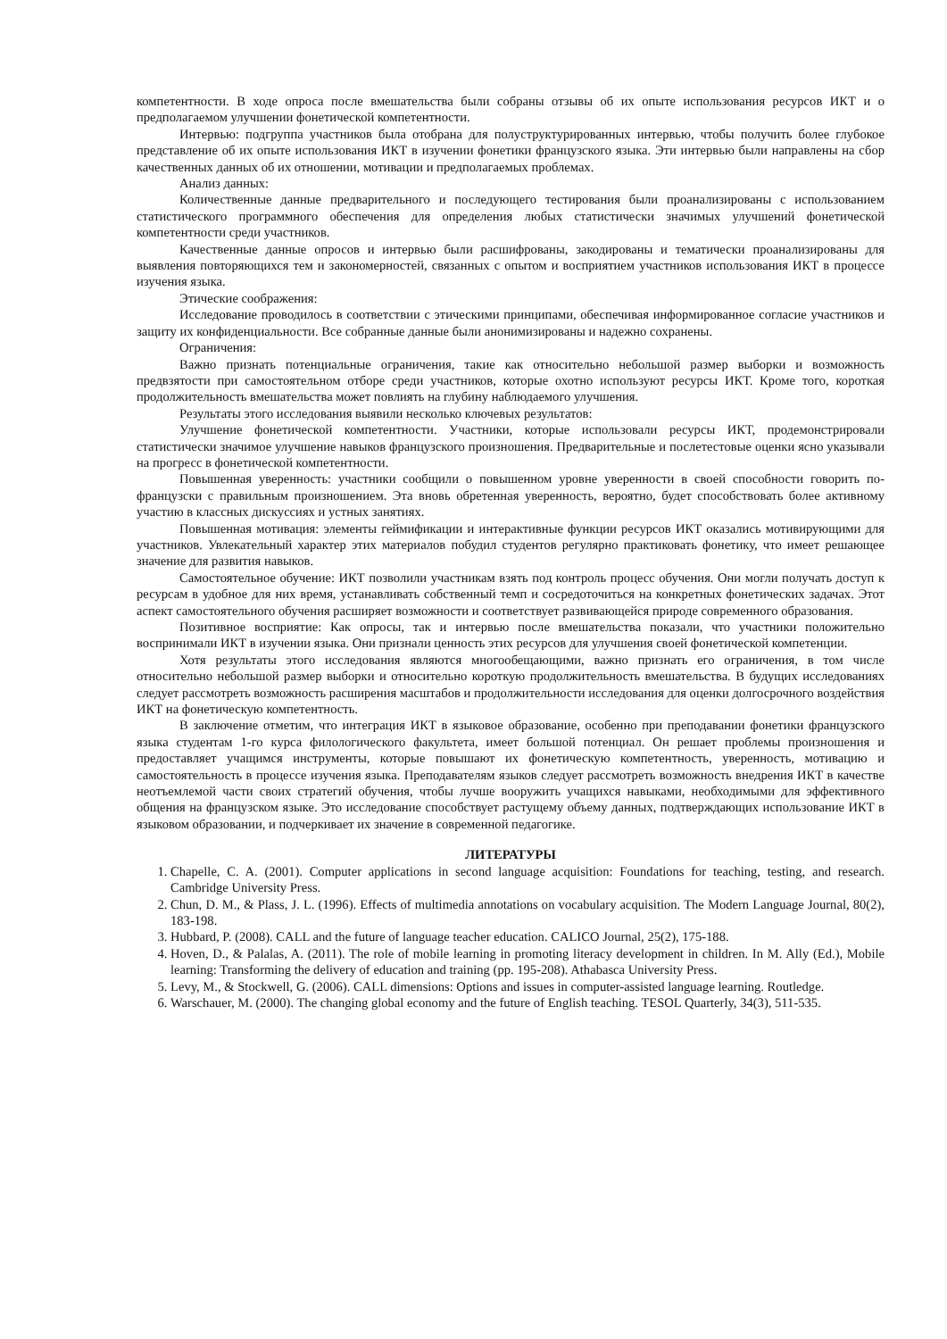компетентности. В ходе опроса после вмешательства были собраны отзывы об их опыте использования ресурсов ИКТ и о предполагаемом улучшении фонетической компетентности.
Интервью: подгруппа участников была отобрана для полуструктурированных интервью, чтобы получить более глубокое представление об их опыте использования ИКТ в изучении фонетики французского языка. Эти интервью были направлены на сбор качественных данных об их отношении, мотивации и предполагаемых проблемах.
Анализ данных:
Количественные данные предварительного и последующего тестирования были проанализированы с использованием статистического программного обеспечения для определения любых статистически значимых улучшений фонетической компетентности среди участников.
Качественные данные опросов и интервью были расшифрованы, закодированы и тематически проанализированы для выявления повторяющихся тем и закономерностей, связанных с опытом и восприятием участников использования ИКТ в процессе изучения языка.
Этические соображения:
Исследование проводилось в соответствии с этическими принципами, обеспечивая информированное согласие участников и защиту их конфиденциальности. Все собранные данные были анонимизированы и надежно сохранены.
Ограничения:
Важно признать потенциальные ограничения, такие как относительно небольшой размер выборки и возможность предвзятости при самостоятельном отборе среди участников, которые охотно используют ресурсы ИКТ. Кроме того, короткая продолжительность вмешательства может повлиять на глубину наблюдаемого улучшения.
Результаты этого исследования выявили несколько ключевых результатов:
Улучшение фонетической компетентности. Участники, которые использовали ресурсы ИКТ, продемонстрировали статистически значимое улучшение навыков французского произношения. Предварительные и послетестовые оценки ясно указывали на прогресс в фонетической компетентности.
Повышенная уверенность: участники сообщили о повышенном уровне уверенности в своей способности говорить по-французски с правильным произношением. Эта вновь обретенная уверенность, вероятно, будет способствовать более активному участию в классных дискуссиях и устных занятиях.
Повышенная мотивация: элементы геймификации и интерактивные функции ресурсов ИКТ оказались мотивирующими для участников. Увлекательный характер этих материалов побудил студентов регулярно практиковать фонетику, что имеет решающее значение для развития навыков.
Самостоятельное обучение: ИКТ позволили участникам взять под контроль процесс обучения. Они могли получать доступ к ресурсам в удобное для них время, устанавливать собственный темп и сосредоточиться на конкретных фонетических задачах. Этот аспект самостоятельного обучения расширяет возможности и соответствует развивающейся природе современного образования.
Позитивное восприятие: Как опросы, так и интервью после вмешательства показали, что участники положительно воспринимали ИКТ в изучении языка. Они признали ценность этих ресурсов для улучшения своей фонетической компетенции.
Хотя результаты этого исследования являются многообещающими, важно признать его ограничения, в том числе относительно небольшой размер выборки и относительно короткую продолжительность вмешательства. В будущих исследованиях следует рассмотреть возможность расширения масштабов и продолжительности исследования для оценки долгосрочного воздействия ИКТ на фонетическую компетентность.
В заключение отметим, что интеграция ИКТ в языковое образование, особенно при преподавании фонетики французского языка студентам 1-го курса филологического факультета, имеет большой потенциал. Он решает проблемы произношения и предоставляет учащимся инструменты, которые повышают их фонетическую компетентность, уверенность, мотивацию и самостоятельность в процессе изучения языка. Преподавателям языков следует рассмотреть возможность внедрения ИКТ в качестве неотъемлемой части своих стратегий обучения, чтобы лучше вооружить учащихся навыками, необходимыми для эффективного общения на французском языке. Это исследование способствует растущему объему данных, подтверждающих использование ИКТ в языковом образовании, и подчеркивает их значение в современной педагогике.
ЛИТЕРАТУРЫ
1. Chapelle, C. A. (2001). Computer applications in second language acquisition: Foundations for teaching, testing, and research. Cambridge University Press.
2. Chun, D. M., & Plass, J. L. (1996). Effects of multimedia annotations on vocabulary acquisition. The Modern Language Journal, 80(2), 183-198.
3. Hubbard, P. (2008). CALL and the future of language teacher education. CALICO Journal, 25(2), 175-188.
4. Hoven, D., & Palalas, A. (2011). The role of mobile learning in promoting literacy development in children. In M. Ally (Ed.), Mobile learning: Transforming the delivery of education and training (pp. 195-208). Athabasca University Press.
5. Levy, M., & Stockwell, G. (2006). CALL dimensions: Options and issues in computer-assisted language learning. Routledge.
6. Warschauer, M. (2000). The changing global economy and the future of English teaching. TESOL Quarterly, 34(3), 511-535.